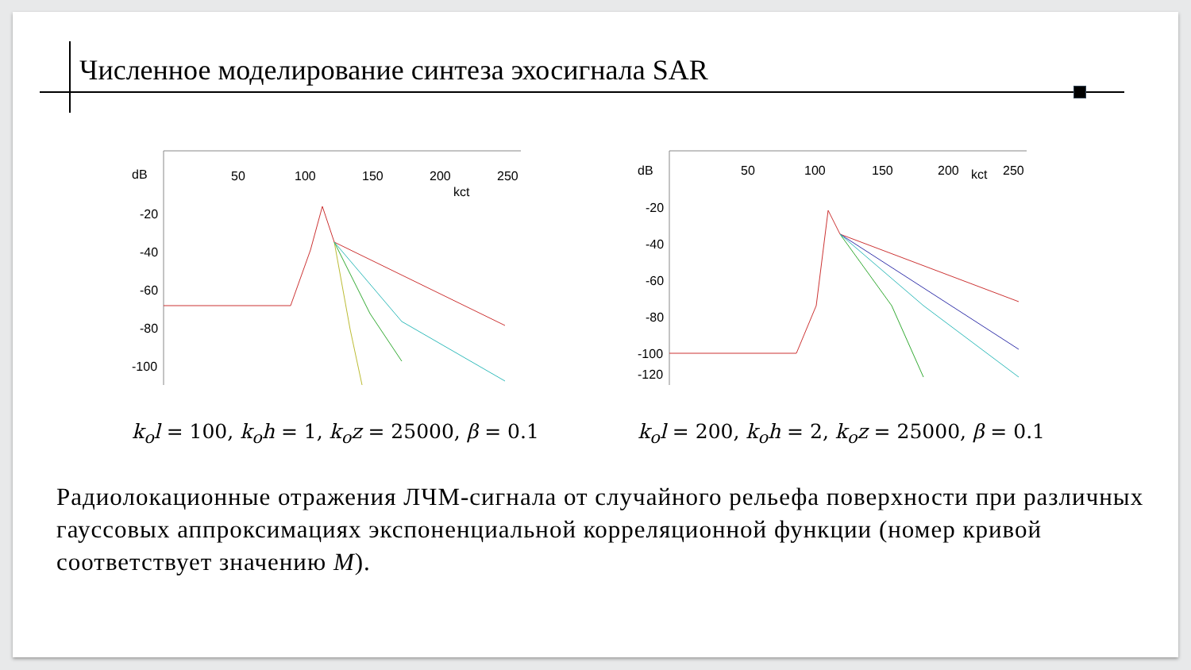Численное моделирование синтеза эхосигнала SAR
dB
50
100
150
200
250
kct
-20
-40
-60
-80
-100
k<sub>o</sub>l = 100, k<sub>o</sub>h = 1, k<sub>o</sub>z = 25000, β = 0.1
dB
50
100
150
200
kct
250
-20
-40
-60
-80
-100
-120
k<sub>o</sub>l = 200, k<sub>o</sub>h = 2, k<sub>o</sub>z = 25000, β = 0.1
Радиолокационные отражения ЛЧМ-сигнала от случайного рельефа поверхности при различных гауссовых аппроксимациях экспоненциальной корреляционной функции (номер кривой соответствует значению M).